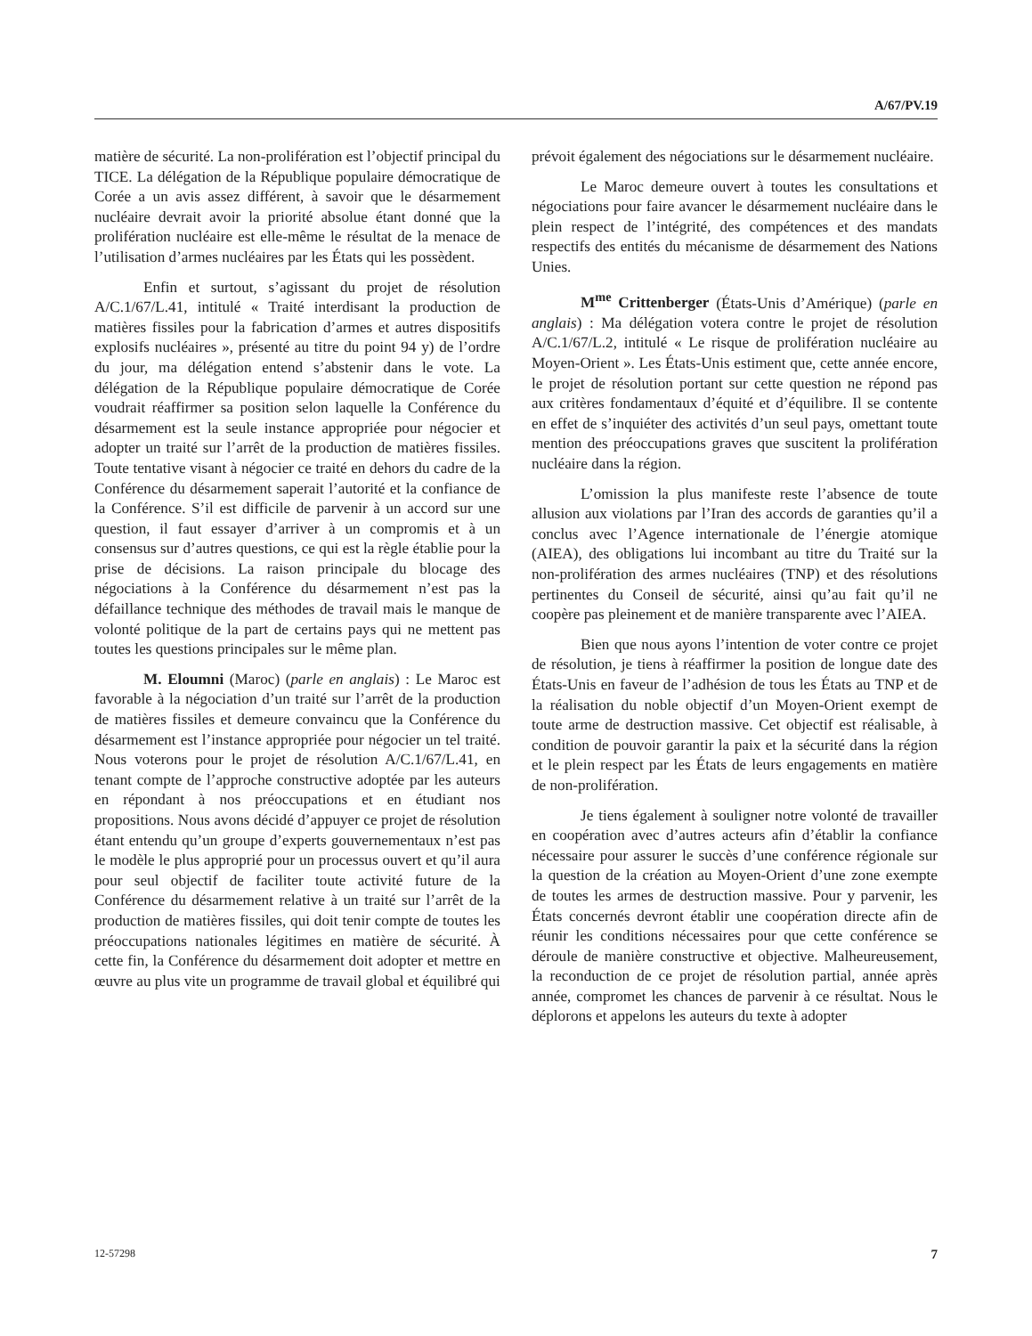A/67/PV.19
matière de sécurité. La non-prolifération est l’objectif principal du TICE. La délégation de la République populaire démocratique de Corée a un avis assez différent, à savoir que le désarmement nucléaire devrait avoir la priorité absolue étant donné que la prolifération nucléaire est elle-même le résultat de la menace de l’utilisation d’armes nucléaires par les États qui les possèdent.
Enfin et surtout, s’agissant du projet de résolution A/C.1/67/L.41, intitulé « Traité interdisant la production de matières fissiles pour la fabrication d’armes et autres dispositifs explosifs nucléaires », présenté au titre du point 94 y) de l’ordre du jour, ma délégation entend s’abstenir dans le vote. La délégation de la République populaire démocratique de Corée voudrait réaffirmer sa position selon laquelle la Conférence du désarmement est la seule instance appropriée pour négocier et adopter un traité sur l’arrêt de la production de matières fissiles. Toute tentative visant à négocier ce traité en dehors du cadre de la Conférence du désarmement saperait l’autorité et la confiance de la Conférence. S’il est difficile de parvenir à un accord sur une question, il faut essayer d’arriver à un compromis et à un consensus sur d’autres questions, ce qui est la règle établie pour la prise de décisions. La raison principale du blocage des négociations à la Conférence du désarmement n’est pas la défaillance technique des méthodes de travail mais le manque de volonté politique de la part de certains pays qui ne mettent pas toutes les questions principales sur le même plan.
M. Eloumni (Maroc) (parle en anglais) : Le Maroc est favorable à la négociation d’un traité sur l’arrêt de la production de matières fissiles et demeure convaincu que la Conférence du désarmement est l’instance appropriée pour négocier un tel traité. Nous voterons pour le projet de résolution A/C.1/67/L.41, en tenant compte de l’approche constructive adoptée par les auteurs en répondant à nos préoccupations et en étudiant nos propositions. Nous avons décidé d’appuyer ce projet de résolution étant entendu qu’un groupe d’experts gouvernementaux n’est pas le modèle le plus approprié pour un processus ouvert et qu’il aura pour seul objectif de faciliter toute activité future de la Conférence du désarmement relative à un traité sur l’arrêt de la production de matières fissiles, qui doit tenir compte de toutes les préoccupations nationales légitimes en matière de sécurité. À cette fin, la Conférence du désarmement doit adopter et mettre en œuvre au plus vite un programme de travail global et équilibré qui
prévoit également des négociations sur le désarmement nucléaire.
Le Maroc demeure ouvert à toutes les consultations et négociations pour faire avancer le désarmement nucléaire dans le plein respect de l’intégrité, des compétences et des mandats respectifs des entités du mécanisme de désarmement des Nations Unies.
M<sup>me</sup> Crittenberger (États-Unis d’Amérique) (parle en anglais) : Ma délégation votera contre le projet de résolution A/C.1/67/L.2, intitulé « Le risque de prolifération nucléaire au Moyen-Orient ». Les États-Unis estiment que, cette année encore, le projet de résolution portant sur cette question ne répond pas aux critères fondamentaux d’équité et d’équilibre. Il se contente en effet de s’inquiéter des activités d’un seul pays, omettant toute mention des préoccupations graves que suscitent la prolifération nucléaire dans la région.
L’omission la plus manifeste reste l’absence de toute allusion aux violations par l’Iran des accords de garanties qu’il a conclus avec l’Agence internationale de l’énergie atomique (AIEA), des obligations lui incombant au titre du Traité sur la non-prolifération des armes nucléaires (TNP) et des résolutions pertinentes du Conseil de sécurité, ainsi qu’au fait qu’il ne coopère pas pleinement et de manière transparente avec l’AIEA.
Bien que nous ayons l’intention de voter contre ce projet de résolution, je tiens à réaffirmer la position de longue date des États-Unis en faveur de l’adhésion de tous les États au TNP et de la réalisation du noble objectif d’un Moyen-Orient exempt de toute arme de destruction massive. Cet objectif est réalisable, à condition de pouvoir garantir la paix et la sécurité dans la région et le plein respect par les États de leurs engagements en matière de non-prolifération.
Je tiens également à souligner notre volonté de travailler en coopération avec d’autres acteurs afin d’établir la confiance nécessaire pour assurer le succès d’une conférence régionale sur la question de la création au Moyen-Orient d’une zone exempte de toutes les armes de destruction massive. Pour y parvenir, les États concernés devront établir une coopération directe afin de réunir les conditions nécessaires pour que cette conférence se déroule de manière constructive et objective. Malheureusement, la reconduction de ce projet de résolution partial, année après année, compromet les chances de parvenir à ce résultat. Nous le déplorons et appelons les auteurs du texte à adopter
12-57298 7